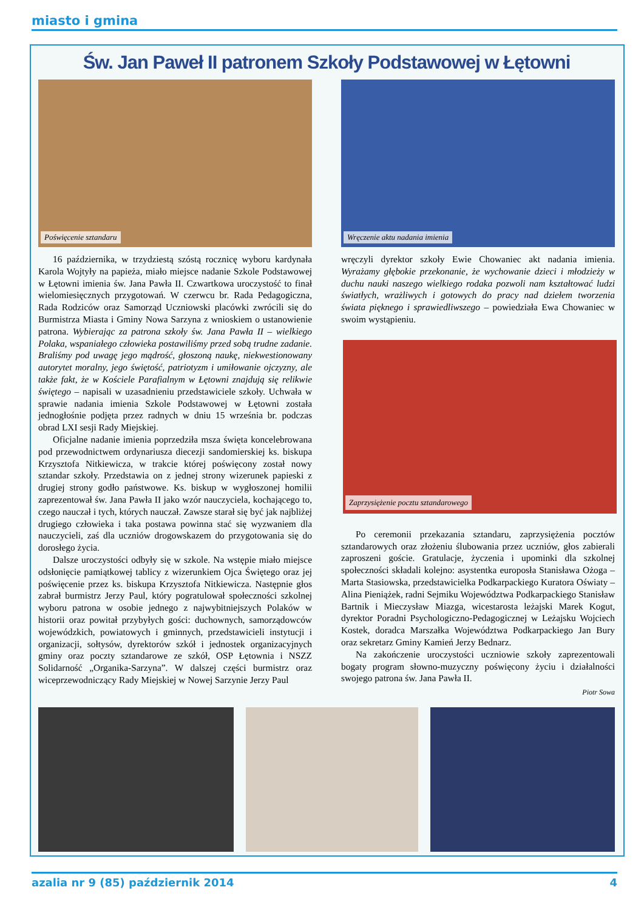miasto i gmina
Św. Jan Paweł II patronem Szkoły Podstawowej w Łętowni
Poświęcenie sztandaru
Wręczenie aktu nadania imienia
16 października, w trzydziestą szóstą rocznicę wyboru kardynała Karola Wojtyły na papieża, miało miejsce nadanie Szkole Podstawowej w Łętowni imienia św. Jana Pawła II. Czwartkowa uroczystość to finał wielomiesięcznych przygotowań. W czerwcu br. Rada Pedagogiczna, Rada Rodziców oraz Samorząd Uczniowski placówki zwrócili się do Burmistrza Miasta i Gminy Nowa Sarzyna z wnioskiem o ustanowienie patrona. Wybierając za patrona szkoły św. Jana Pawła II – wielkiego Polaka, wspaniałego człowieka postawiliśmy przed sobą trudne zadanie. Braliśmy pod uwagę jego mądrość, głoszoną naukę, niekwestionowany autorytet moralny, jego świętość, patriotyzm i umiłowanie ojczyzny, ale także fakt, że w Kościele Parafialnym w Łętowni znajdują się relikwie świętego – napisali w uzasadnieniu przedstawiciele szkoły. Uchwała w sprawie nadania imienia Szkole Podstawowej w Łętowni została jednogłośnie podjęta przez radnych w dniu 15 września br. podczas obrad LXI sesji Rady Miejskiej.
Oficjalne nadanie imienia poprzedziła msza święta koncelebrowana pod przewodnictwem ordynariusza diecezji sandomierskiej ks. biskupa Krzysztofa Nitkiewicza, w trakcie której poświęcony został nowy sztandar szkoły. Przedstawia on z jednej strony wizerunek papieski z drugiej strony godło państwowe. Ks. biskup w wygłoszonej homilii zaprezentował św. Jana Pawła II jako wzór nauczyciela, kochającego to, czego nauczał i tych, których nauczał. Zawsze starał się być jak najbliżej drugiego człowieka i taka postawa powinna stać się wyzwaniem dla nauczycieli, zaś dla uczniów drogowskazem do przygotowania się do dorosłego życia.
Dalsze uroczystości odbyły się w szkole. Na wstępie miało miejsce odsłonięcie pamiątkowej tablicy z wizerunkiem Ojca Świętego oraz jej poświęcenie przez ks. biskupa Krzysztofa Nitkiewicza. Następnie głos zabrał burmistrz Jerzy Paul, który pogratulował społeczności szkolnej wyboru patrona w osobie jednego z najwybitniejszych Polaków w historii oraz powitał przybyłych gości: duchownych, samorządowców wojewódzkich, powiatowych i gminnych, przedstawicieli instytucji i organizacji, sołtysów, dyrektorów szkół i jednostek organizacyjnych gminy oraz poczty sztandarowe ze szkół, OSP Łętownia i NSZZ Solidarność „Organika-Sarzyna”. W dalszej części burmistrz oraz wiceprzewodniczący Rady Miejskiej w Nowej Sarzynie Jerzy Paul
wręczyli dyrektor szkoły Ewie Chowaniec akt nadania imienia. Wyrażamy głębokie przekonanie, że wychowanie dzieci i młodzieży w duchu nauki naszego wielkiego rodaka pozwoli nam kształtować ludzi światłych, wrażliwych i gotowych do pracy nad dziełem tworzenia świata pięknego i sprawiedliwszego – powiedziała Ewa Chowaniec w swoim wystąpieniu.
Zaprzysiężenie pocztu sztandarowego
Po ceremonii przekazania sztandaru, zaprzysiężenia pocztów sztandarowych oraz złożeniu ślubowania przez uczniów, głos zabierali zaproszeni goście. Gratulacje, życzenia i upominki dla szkolnej społeczności składali kolejno: asystentka europosła Stanisława Ożoga – Marta Stasiowska, przedstawicielka Podkarpackiego Kuratora Oświaty – Alina Pieniążek, radni Sejmiku Województwa Podkarpackiego Stanisław Bartnik i Mieczysław Miazga, wicestarosta leżajski Marek Kogut, dyrektor Poradni Psychologiczno-Pedagogicznej w Leżajsku Wojciech Kostek, doradca Marszałka Województwa Podkarpackiego Jan Bury oraz sekretarz Gminy Kamień Jerzy Bednarz.
Na zakończenie uroczystości uczniowie szkoły zaprezentowali bogaty program słowno-muzyczny poświęcony życiu i działalności swojego patrona św. Jana Pawła II.
Piotr Sowa
azalia nr 9 (85) październik 2014 4